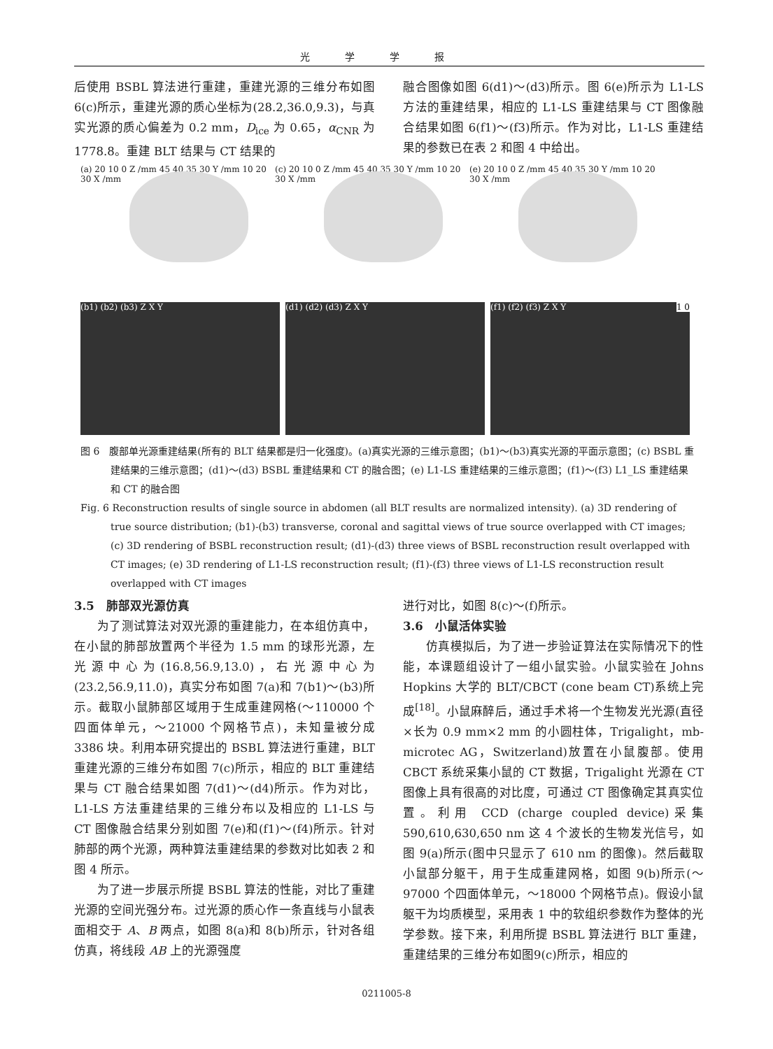光学学报
后使用 BSBL 算法进行重建，重建光源的三维分布如图 6(c)所示，重建光源的质心坐标为(28.2,36.0,9.3)，与真实光源的质心偏差为 0.2 mm，D<sub>ice</sub> 为 0.65，α<sub>CNR</sub> 为 1778.8。重建 BLT 结果与 CT 结果的
融合图像如图 6(d1)～(d3)所示。图 6(e)所示为 L1-LS 方法的重建结果，相应的 L1-LS 重建结果与 CT 图像融合结果如图 6(f1)～(f3)所示。作为对比，L1-LS 重建结果的参数已在表 2 和图 4 中给出。
(a) 20 10 0 Z /mm 45 40 35 30 Y /mm 10 20 30 X /mm
(c) 20 10 0 Z /mm 45 40 35 30 Y /mm 10 20 30 X /mm
(e) 20 10 0 Z /mm 45 40 35 30 Y /mm 10 20 30 X /mm
(b1) (b2) (b3) Z X Y
(d1) (d2) (d3) Z X Y
(f1) (f2) (f3) Z X Y 1 0
图 6　腹部单光源重建结果(所有的 BLT 结果都是归一化强度)。(a)真实光源的三维示意图；(b1)～(b3)真实光源的平面示意图；(c) BSBL 重建结果的三维示意图；(d1)～(d3) BSBL 重建结果和 CT 的融合图；(e) L1-LS 重建结果的三维示意图；(f1)～(f3) L1_LS 重建结果和 CT 的融合图
Fig. 6 Reconstruction results of single source in abdomen (all BLT results are normalized intensity). (a) 3D rendering of true source distribution; (b1)-(b3) transverse, coronal and sagittal views of true source overlapped with CT images; (c) 3D rendering of BSBL reconstruction result; (d1)-(d3) three views of BSBL reconstruction result overlapped with CT images; (e) 3D rendering of L1-LS reconstruction result; (f1)-(f3) three views of L1-LS reconstruction result overlapped with CT images
3.5　肺部双光源仿真
为了测试算法对双光源的重建能力，在本组仿真中，在小鼠的肺部放置两个半径为 1.5 mm 的球形光源，左光源中心为(16.8,56.9,13.0)，右光源中心为(23.2,56.9,11.0)，真实分布如图 7(a)和 7(b1)～(b3)所示。截取小鼠肺部区域用于生成重建网格(～110000 个四面体单元，～21000 个网格节点)，未知量被分成 3386 块。利用本研究提出的 BSBL 算法进行重建，BLT 重建光源的三维分布如图 7(c)所示，相应的 BLT 重建结果与 CT 融合结果如图 7(d1)～(d4)所示。作为对比，L1-LS 方法重建结果的三维分布以及相应的 L1-LS 与 CT 图像融合结果分别如图 7(e)和(f1)～(f4)所示。针对肺部的两个光源，两种算法重建结果的参数对比如表 2 和图 4 所示。
为了进一步展示所提 BSBL 算法的性能，对比了重建光源的空间光强分布。过光源的质心作一条直线与小鼠表面相交于 A、B 两点，如图 8(a)和 8(b)所示，针对各组仿真，将线段 AB 上的光源强度
进行对比，如图 8(c)～(f)所示。
3.6　小鼠活体实验
仿真模拟后，为了进一步验证算法在实际情况下的性能，本课题组设计了一组小鼠实验。小鼠实验在 Johns Hopkins 大学的 BLT/CBCT (cone beam CT)系统上完成<sup>[18]</sup>。小鼠麻醉后，通过手术将一个生物发光光源(直径×长为 0.9 mm×2 mm 的小圆柱体，Trigalight，mb-microtec AG，Switzerland)放置在小鼠腹部。使用 CBCT 系统采集小鼠的 CT 数据，Trigalight 光源在 CT 图像上具有很高的对比度，可通过 CT 图像确定其真实位置。利用 CCD (charge coupled device)采集 590,610,630,650 nm 这 4 个波长的生物发光信号，如图 9(a)所示(图中只显示了 610 nm 的图像)。然后截取小鼠部分躯干，用于生成重建网格，如图 9(b)所示(～97000 个四面体单元，～18000 个网格节点)。假设小鼠躯干为均质模型，采用表 1 中的软组织参数作为整体的光学参数。接下来，利用所提 BSBL 算法进行 BLT 重建，重建结果的三维分布如图9(c)所示，相应的
0211005-8